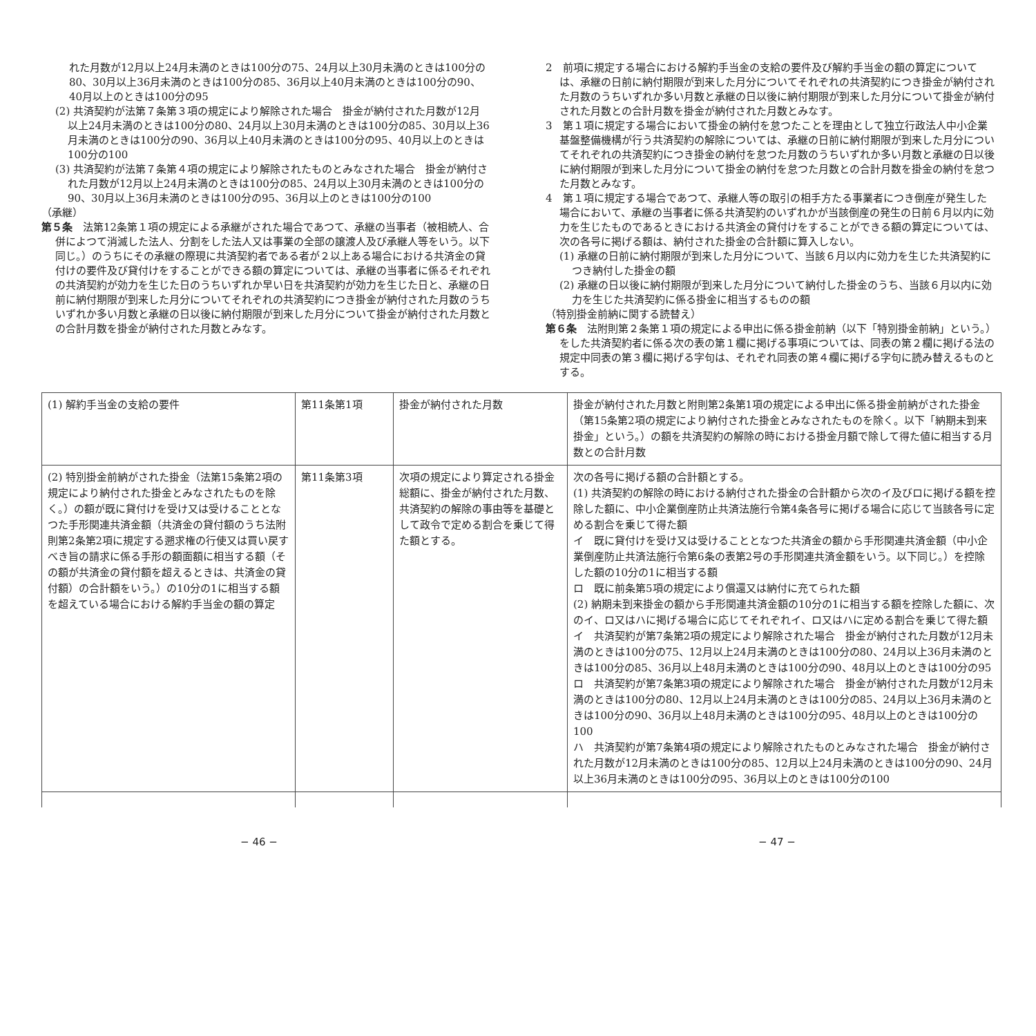れた月数が12月以上24月未満のときは100分の75、24月以上30月未満のときは100分の80、30月以上36月未満のときは100分の85、36月以上40月未満のときは100分の90、40月以上のときは100分の95
(2) 共済契約が法第７条第３項の規定により解除された場合　掛金が納付された月数が12月以上24月未満のときは100分の80、24月以上30月未満のときは100分の85、30月以上36月未満のときは100分の90、36月以上40月未満のときは100分の95、40月以上のときは100分の100
(3) 共済契約が法第７条第４項の規定により解除されたものとみなされた場合　掛金が納付された月数が12月以上24月未満のときは100分の85、24月以上30月未満のときは100分の90、30月以上36月未満のときは100分の95、36月以上のときは100分の100
（承継）
第５条　法第12条第１項の規定による承継がされた場合であつて、承継の当事者（被相続人、合併によつて消滅した法人、分割をした法人又は事業の全部の譲渡人及び承継人等をいう。以下同じ。）のうちにその承継の際現に共済契約者である者が２以上ある場合における共済金の貸付けの要件及び貸付けをすることができる額の算定については、承継の当事者に係るそれぞれの共済契約が効力を生じた日のうちいずれか早い日を共済契約が効力を生じた日と、承継の日前に納付期限が到来した月分についてそれぞれの共済契約につき掛金が納付された月数のうちいずれか多い月数と承継の日以後に納付期限が到来した月分について掛金が納付された月数との合計月数を掛金が納付された月数とみなす。
2　前項に規定する場合における解約手当金の支給の要件及び解約手当金の額の算定については、承継の日前に納付期限が到来した月分についてそれぞれの共済契約につき掛金が納付された月数のうちいずれか多い月数と承継の日以後に納付期限が到来した月分について掛金が納付された月数との合計月数を掛金が納付された月数とみなす。
3　第１項に規定する場合において掛金の納付を怠つたことを理由として独立行政法人中小企業基盤整備機構が行う共済契約の解除については、承継の日前に納付期限が到来した月分についてそれぞれの共済契約につき掛金の納付を怠つた月数のうちいずれか多い月数と承継の日以後に納付期限が到来した月分について掛金の納付を怠つた月数との合計月数を掛金の納付を怠つた月数とみなす。
4　第１項に規定する場合であつて、承継人等の取引の相手方たる事業者につき倒産が発生した場合において、承継の当事者に係る共済契約のいずれかが当該倒産の発生の日前６月以内に効力を生じたものであるときにおける共済金の貸付けをすることができる額の算定については、次の各号に掲げる額は、納付された掛金の合計額に算入しない。
(1) 承継の日前に納付期限が到来した月分について、当該６月以内に効力を生じた共済契約につき納付した掛金の額
(2) 承継の日以後に納付期限が到来した月分について納付した掛金のうち、当該６月以内に効力を生じた共済契約に係る掛金に相当するものの額
（特別掛金前納に関する読替え）
第６条　法附則第２条第１項の規定による申出に係る掛金前納（以下「特別掛金前納」という。）をした共済契約者に係る次の表の第１欄に掲げる事項については、同表の第２欄に掲げる法の規定中同表の第３欄に掲げる字句は、それぞれ同表の第４欄に掲げる字句に読み替えるものとする。
| (1) 解約手当金の支給の要件 | 第11条第1項 | 掛金が納付された月数 | 掛金が納付された月数と附則第2条第1項の規定による申出に係る掛金前納がされた掛金（第15条第2項の規定により納付された掛金とみなされたものを除く。以下「納期未到来掛金」という。）の額を共済契約の解除の時における掛金月額で除して得た値に相当する月数との合計月数 |
| (2) 特別掛金前納がされた掛金（法第15条第2項の規定により納付された掛金とみなされたものを除く。）の額が既に貸付けを受け又は受けることとなつた手形関連共済金額（共済金の貸付額のうち法附則第2条第2項に規定する遡求権の行使又は買い戻すべき旨の請求に係る手形の額面額に相当する額（その額が共済金の貸付額を超えるときは、共済金の貸付額）の合計額をいう。）の10分の1に相当する額を超えている場合における解約手当金の額の算定 | 第11条第3項 | 次項の規定により算定される掛金総額に、掛金が納付された月数、共済契約の解除の事由等を基礎として政令で定める割合を乗じて得た額とする。 | 次の各号に掲げる額の合計額とする。 (1) 共済契約の解除の時における納付された掛金の合計額から次のイ及びロに掲げる額を控除した額に、中小企業倒産防止共済法施行令第4条各号に掲げる場合に応じて当該各号に定める割合を乗じて得た額 イ 既に貸付けを受け又は受けることとなつた共済金の額から手形関連共済金額（中小企業倒産防止共済法施行令第6条の表第2号の手形関連共済金額をいう。以下同じ。）を控除した額の10分の1に相当する額 ロ 既に前条第5項の規定により償還又は納付に充てられた額 (2) 納期未到来掛金の額から手形関連共済金額の10分の1に相当する額を控除した額に、次のイ、ロ又はハに掲げる場合に応じてそれぞれイ、ロ又はハに定める割合を乗じて得た額 イ 共済契約が第7条第2項の規定により解除された場合 掛金が納付された月数が12月未満のときは100分の75、12月以上24月未満のときは100分の80、24月以上36月未満のときは100分の85、36月以上48月未満のときは100分の90、48月以上のときは100分の95 ロ 共済契約が第7条第3項の規定により解除された場合 掛金が納付された月数が12月未満のときは100分の80、12月以上24月未満のときは100分の85、24月以上36月未満のときは100分の90、36月以上48月未満のときは100分の95、48月以上のときは100分の100 ハ 共済契約が第7条第4項の規定により解除されたものとみなされた場合 掛金が納付された月数が12月未満のときは100分の85、12月以上24月未満のときは100分の90、24月以上36月未満のときは100分の95、36月以上のときは100分の100 |
− 46 − − 47 −